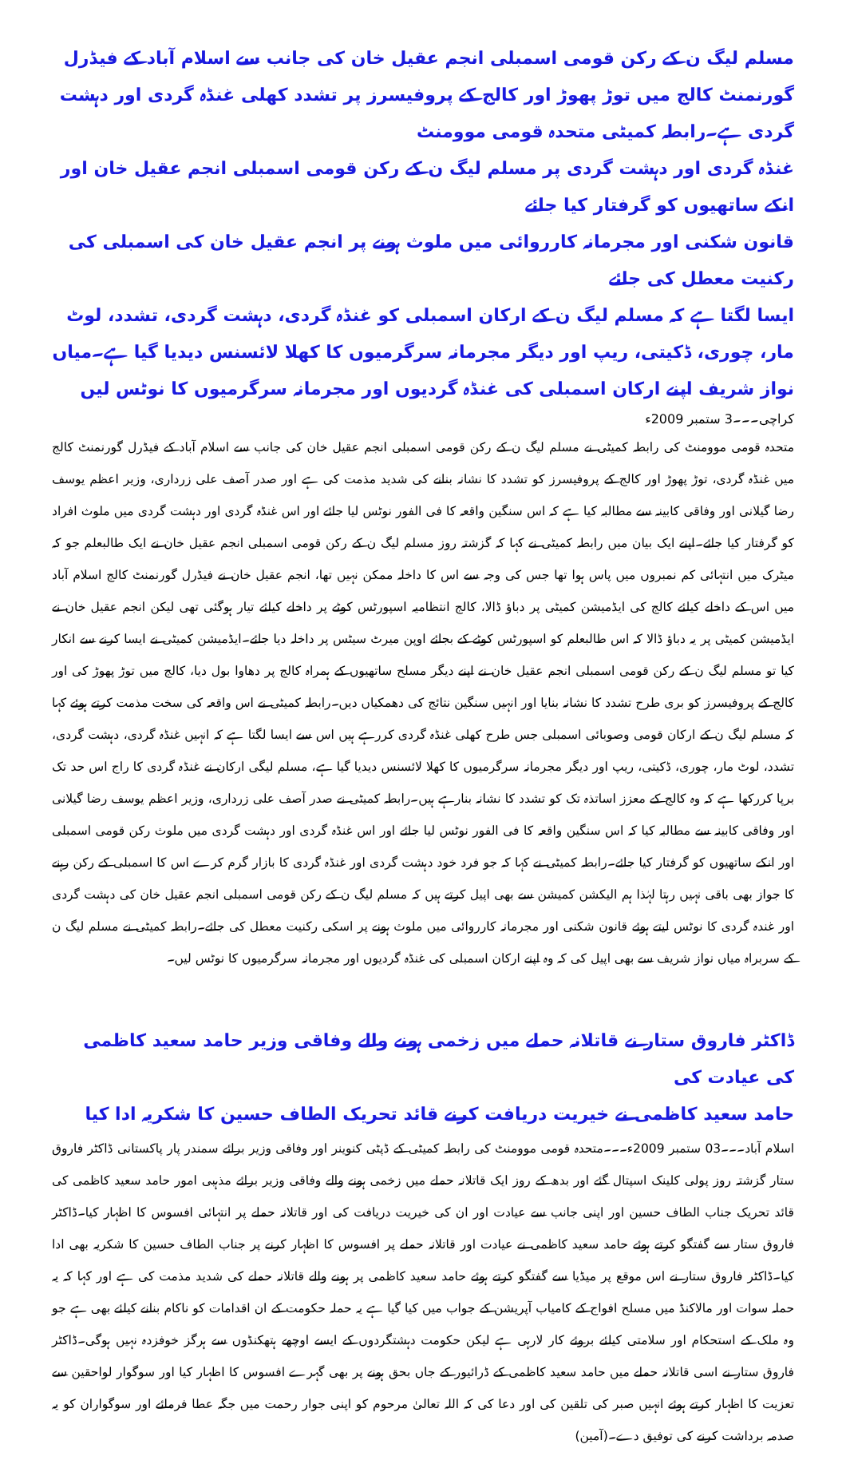مسلم لیگ ن کے رکن قومی اسمبلی انجم عقیل خان کی جانب سے اسلام آباد کے فیڈرل گورنمنٹ کالج میں توڑ پھوڑ اور کالج کے پروفیسرز پر تشدد کھلی غنڈہ گردی اور دہشت گردی ہے۔رابطہ کمیٹی متحدہ قومی موومنٹ
غنڈہ گردی اور دہشت گردی پر مسلم لیگ ن کے رکن قومی اسمبلی انجم عقیل خان اور انکے ساتھیوں کو گرفتار کیا جائے
قانون شکنی اور مجرمانہ کارروائی میں ملوث ہونے پر انجم عقیل خان کی اسمبلی کی رکنیت معطل کی جائے
ایسا لگتا ہے کہ مسلم لیگ ن کے ارکان اسمبلی کو غنڈہ گردی، دہشت گردی، تشدد، لوٹ مار، چوری، ڈکیتی، ریپ اور دیگر مجرمانہ سرگرمیوں کا کھلا لائسنس دیدیا گیا ہے۔میاں نواز شریف اپنے ارکان اسمبلی کی غنڈہ گردیوں اور مجرمانہ سرگرمیوں کا نوٹس لیں
کراچی۔۔۔3 ستمبر 2009ء
متحدہ قومی موومنٹ کی رابطہ کمیٹی نے مسلم لیگ ن کے رکن قومی اسمبلی انجم عقیل خان کی جانب سے اسلام آباد کے فیڈرل گورنمنٹ کالج میں غنڈہ گردی، توڑ پھوڑ اور کالج کے پروفیسرز کو تشدد کا نشانہ بنانے کی شدید مذمت کی ہے اور صدر آصف علی زرداری، وزیر اعظم یوسف رضا گیلانی اور وفاقی کابینہ سے مطالبہ کیا ہے کہ اس سنگین واقعہ کا فی الفور نوٹس لیا جائے اور اس غنڈہ گردی اور دہشت گردی میں ملوث افراد کو گرفتار کیا جائے۔اپنے ایک بیان میں رابطہ کمیٹی نے کہا کہ گزشتہ روز مسلم لیگ ن کے رکن قومی اسمبلی انجم عقیل خان نے ایک طالبعلم جو کہ میٹرک میں انتہائی کم نمبروں میں پاس ہوا تھا جس کی وجہ سے اس کا داخلہ ممکن نہیں تھا، انجم عقیل خان نے فیڈرل گورنمنٹ کالج اسلام آباد میں اس کے داخلے کیلئے کالج کی ایڈمیشن کمیٹی پر دباؤ ڈالا، کالج انتظامیہ اسپورٹس کوٹے پر داخلے کیلئے تیار ہوگئی تھی لیکن انجم عقیل خان نے ایڈمیشن کمیٹی پر یہ دباؤ ڈالا کہ اس طالبعلم کو اسپورٹس کوٹے کے بجائے اوپن میرٹ سیٹس پر داخلہ دیا جائے۔ایڈمیشن کمیٹی نے ایسا کرنے سے انکار کیا تو مسلم لیگ ن کے رکن قومی اسمبلی انجم عقیل خان نے اپنے دیگر مسلح ساتھیوں کے ہمراہ کالج پر دھاوا بول دیا، کالج میں توڑ پھوڑ کی اور کالج کے پروفیسرز کو بری طرح تشدد کا نشانہ بنایا اور انہیں سنگین نتائج کی دھمکیاں دیں۔رابطہ کمیٹی نے اس واقعہ کی سخت مذمت کرتے ہوئے کہا کہ مسلم لیگ ن کے ارکان قومی وصوبائی اسمبلی جس طرح کھلی غنڈہ گردی کررہے ہیں اس سے ایسا لگتا ہے کہ انہیں غنڈہ گردی، دہشت گردی، تشدد، لوٹ مار، چوری، ڈکیتی، ریپ اور دیگر مجرمانہ سرگرمیوں کا کھلا لائسنس دیدیا گیا ہے، مسلم لیگی ارکان نے غنڈہ گردی کا راج اس حد تک برپا کررکھا ہے کہ وہ کالج کے معزز اساتذہ تک کو تشدد کا نشانہ بنارہے ہیں۔رابطہ کمیٹی نے صدر آصف علی زرداری، وزیر اعظم یوسف رضا گیلانی اور وفاقی کابینہ سے مطالبہ کیا کہ اس سنگین واقعہ کا فی الفور نوٹس لیا جائے اور اس غنڈہ گردی اور دہشت گردی میں ملوث رکن قومی اسمبلی اور انکے ساتھیوں کو گرفتار کیا جائے۔رابطہ کمیٹی نے کہا کہ جو فرد خود دہشت گردی اور غنڈہ گردی کا بازار گرم کرے اس کا اسمبلی کے رکن رہنے کا جواز بھی باقی نہیں رہتا لہٰذا ہم الیکشن کمیشن سے بھی اپیل کرتے ہیں کہ مسلم لیگ ن کے رکن قومی اسمبلی انجم عقیل خان کی دہشت گردی اور غندہ گردی کا نوٹس لیتے ہوئے قانون شکنی اور مجرمانہ کارروائی میں ملوث ہونے پر اسکی رکنیت معطل کی جائے۔رابطہ کمیٹی نے مسلم لیگ ن کے سربراہ میاں نواز شریف سے بھی اپیل کی کہ وہ اپنے ارکان اسمبلی کی غنڈہ گردیوں اور مجرمانہ سرگرمیوں کا نوٹس لیں۔
ڈاکٹر فاروق ستار نے قاتلانہ حملے میں زخمی ہونے والے وفاقی وزیر حامد سعید کاظمی کی عیادت کی
حامد سعید کاظمی نے خیریت دریافت کرنے قائد تحریک الطاف حسین کا شکریہ ادا کیا
اسلام آباد۔۔۔03 ستمبر 2009ء۔۔۔متحدہ قومی موومنٹ کی رابطہ کمیٹی کے ڈپٹی کنوینر اور وفاقی وزیر برائے سمندر پار پاکستانی ڈاکٹر فاروق ستار گزشتہ روز پولی کلینک اسپتال گئے اور بدھ کے روز ایک قاتلانہ حملے میں زخمی ہونے والے وفاقی وزیر برائے مذہبی امور حامد سعید کاظمی کی قائد تحریک جناب الطاف حسین اور اپنی جانب سے عیادت اور ان کی خیریت دریافت کی اور قاتلانہ حملے پر انتہائی افسوس کا اظہار کیا۔ڈاکٹر فاروق ستار سے گفتگو کرتے ہوئے حامد سعید کاظمی نے عیادت اور قاتلانہ حملے پر افسوس کا اظہار کرنے پر جناب الطاف حسین کا شکریہ بھی ادا کیا۔ڈاکٹر فاروق ستار نے اس موقع پر میڈیا سے گفتگو کرتے ہوئے حامد سعید کاظمی پر ہونے والے قاتلانہ حملے کی شدید مذمت کی ہے اور کہا کہ یہ حملہ سوات اور مالاکنڈ میں مسلح افواج کے کامیاب آپریشن کے جواب میں کیا گیا ہے یہ حملہ حکومت کے ان اقدامات کو ناکام بنانے کیلئے بھی ہے جو وہ ملک کے استحکام اور سلامتی کیلئے بروئے کار لارہی ہے لیکن حکومت دہشتگردوں کے ایسے اوچھے ہتھکنڈوں سے ہرگز خوفزدہ نہیں ہوگی۔ڈاکٹر فاروق ستار نے اسی قاتلانہ حملے میں حامد سعید کاظمی کے ڈرائیور کے جاں بحق ہونے پر بھی گہرے افسوس کا اظہار کیا اور سوگوار لواحقین سے تعزیت کا اظہار کرتے ہوئے انہیں صبر کی تلقین کی اور دعا کی کہ اللہ تعالیٰ مرحوم کو اپنی جوار رحمت میں جگہ عطا فرمائے اور سوگواران کو یہ صدمہ برداشت کرنے کی توفیق دے۔(آمین)